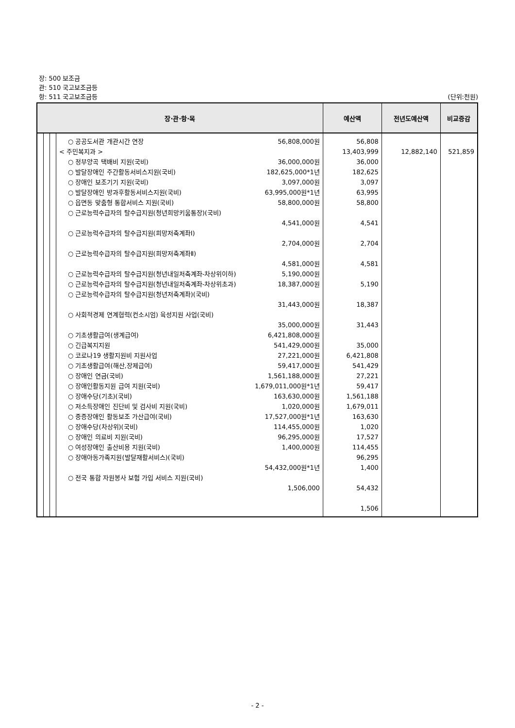장: 500 보조금
관: 510 국고보조금등
항: 511 국고보조금등 (단위:천원)
| 장·관·항·목 | | | | 예산액 | 전년도예산액 | 비교증감 |
| --- | --- | --- | --- | --- | --- | --- |
| | | | ○ 공공도서관 개관시간 연장 56,808,000원 < 주민복지과 > ○ 정부양곡 택배비 지원(국비) 36,000,000원 ○ 발달장애인 주간활동서비스지원(국비) 182,625,000*1년 ○ 장애인 보조기기 지원(국비) 3,097,000원 ○ 발달장애인 방과후활동서비스지원(국비) 63,995,000원*1년 ○ 읍면동 맞춤형 통합서비스 지원(국비) 58,800,000원 ○ 근로능력수급자의 탈수급지원(청년희망키움통장)(국비) 4,541,000원 ○ 근로능력수급자의 탈수급지원(희망저축계좌Ⅰ) 2,704,000원 ○ 근로능력수급자의 탈수급지원(희망저축계좌Ⅱ) 4,581,000원 ○ 근로능력수급자의 탈수급지원(청년내일저축계좌-차상위이하) 5,190,000원 ○ 근로능력수급자의 탈수급지원(청년내일저축계좌-차상위초과) 18,387,000원 ○ 근로능력수급자의 탈수급지원(청년저축계좌)(국비) 31,443,000원 ○ 사회적경제 연계협력(컨소시엄) 육성지원 사업(국비) 35,000,000원 ○ 기초생활급여(생계급여) 6,421,808,000원 ○ 긴급복지지원 541,429,000원 ○ 코로나19 생활지원비 지원사업 27,221,000원 ○ 기초생활급여(해산,장제급여) 59,417,000원 ○ 장애인 연금(국비) 1,561,188,000원 ○ 장애인활동지원 급여 지원(국비) 1,679,011,000원*1년 ○ 장애수당(기초)(국비) 163,630,000원 ○ 저소득장애인 진단비 및 검사비 지원(국비) 1,020,000원 ○ 중증장애인 활동보조 가산급여(국비) 17,527,000원*1년 ○ 장애수당(차상위)(국비) 114,455,000원 ○ 장애인 의료비 지원(국비) 96,295,000원 ○ 여성장애인 출산비용 지원(국비) 1,400,000원 ○ 장애아동가족지원(발달재활서비스)(국비) 54,432,000원*1년 ○ 전국 통합 자원봉사 보험 가입 서비스 지원(국비) 1,506,000 | 56,808 13,403,999 36,000 182,625 3,097 63,995 58,800 4,541 2,704 4,581 5,190 18,387 31,443 35,000 6,421,808 541,429 27,221 59,417 1,561,188 1,679,011 163,630 1,020 17,527 114,455 96,295 1,400 54,432 1,506 | 12,882,140 | 521,859 |
- 2 -